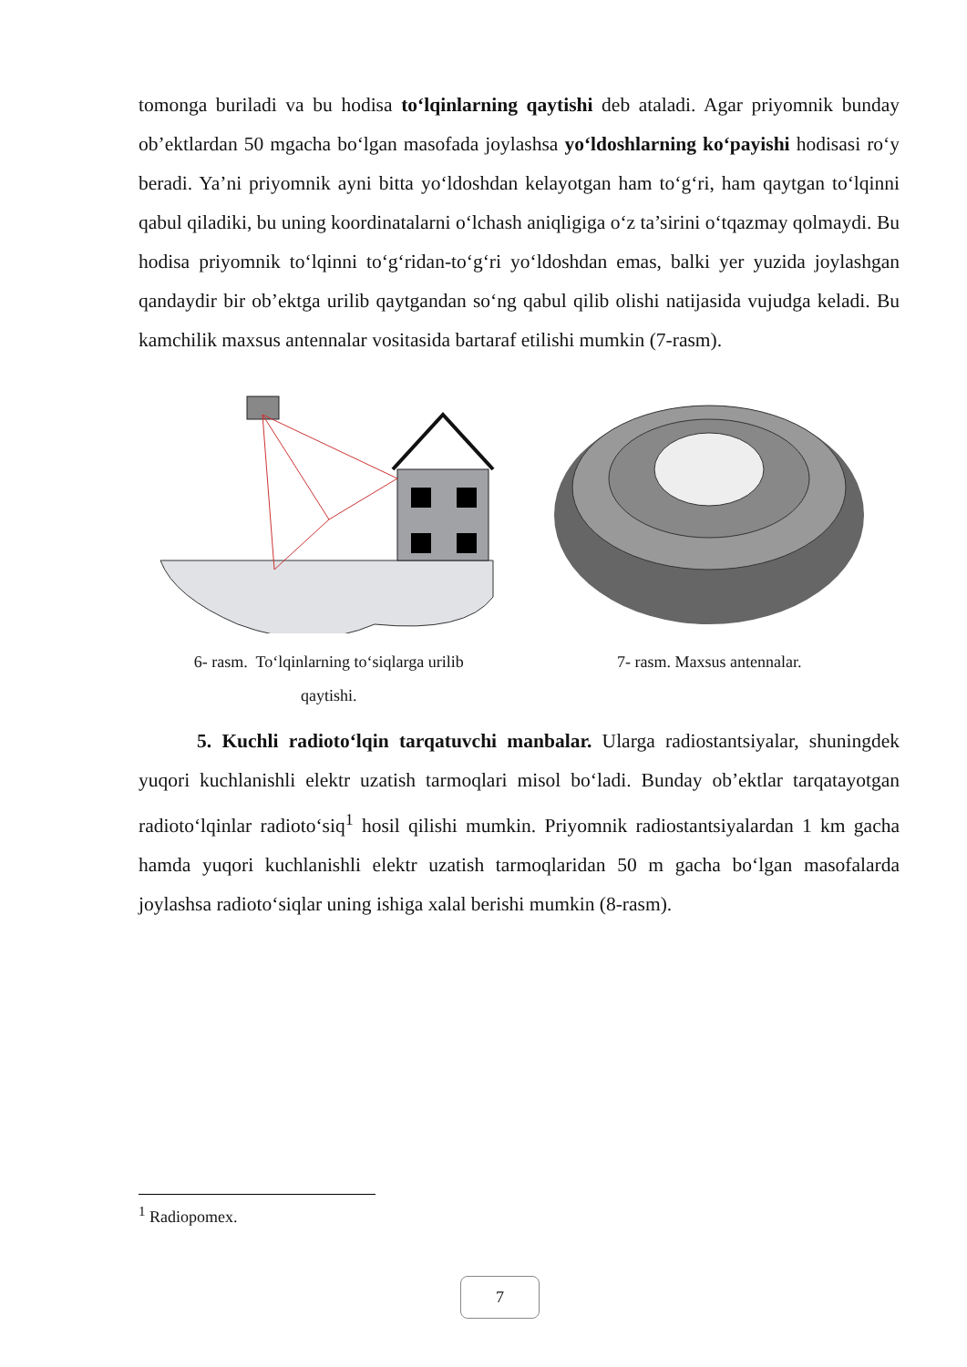tomonga buriladi va bu hodisa to‘lqinlarning qaytishi deb ataladi. Agar priyomnik bunday ob’ektlardan 50 mgacha bo‘lgan masofada joylashsa yo‘ldoshlarning ko‘payishi hodisasi ro‘y beradi. Ya’ni priyomnik ayni bitta yo‘ldoshdan kelayotgan ham to‘g‘ri, ham qaytgan to‘lqinni qabul qiladiki, bu uning koordinatalarni o‘lchash aniqligiga o‘z ta’sirini o‘tqazmay qolmaydi. Bu hodisa priyomnik to‘lqinni to‘g‘ridan-to‘g‘ri yo‘ldoshdan emas, balki yer yuzida joylashgan qandaydir bir ob’ektga urilib qaytgandan so‘ng qabul qilib olishi natijasida vujudga keladi. Bu kamchilik maxsus antennalar vositasida bartaraf etilishi mumkin (7-rasm).
6- rasm. To‘lqinlarning to‘siqlarga urilib
qaytishi.
7- rasm. Maxsus antennalar.
5. Kuchli radioto‘lqin tarqatuvchi manbalar. Ularga radiostantsiyalar, shuningdek yuqori kuchlanishli elektr uzatish tarmoqlari misol bo‘ladi. Bunday ob’ektlar tarqatayotgan radioto‘lqinlar radioto‘siq<sup>1</sup> hosil qilishi mumkin. Priyomnik radiostantsiyalardan 1 km gacha hamda yuqori kuchlanishli elektr uzatish tarmoqlaridan 50 m gacha bo‘lgan masofalarda joylashsa radioto‘siqlar uning ishiga xalal berishi mumkin (8-rasm).
<sup>1</sup> Radiopomex.
7